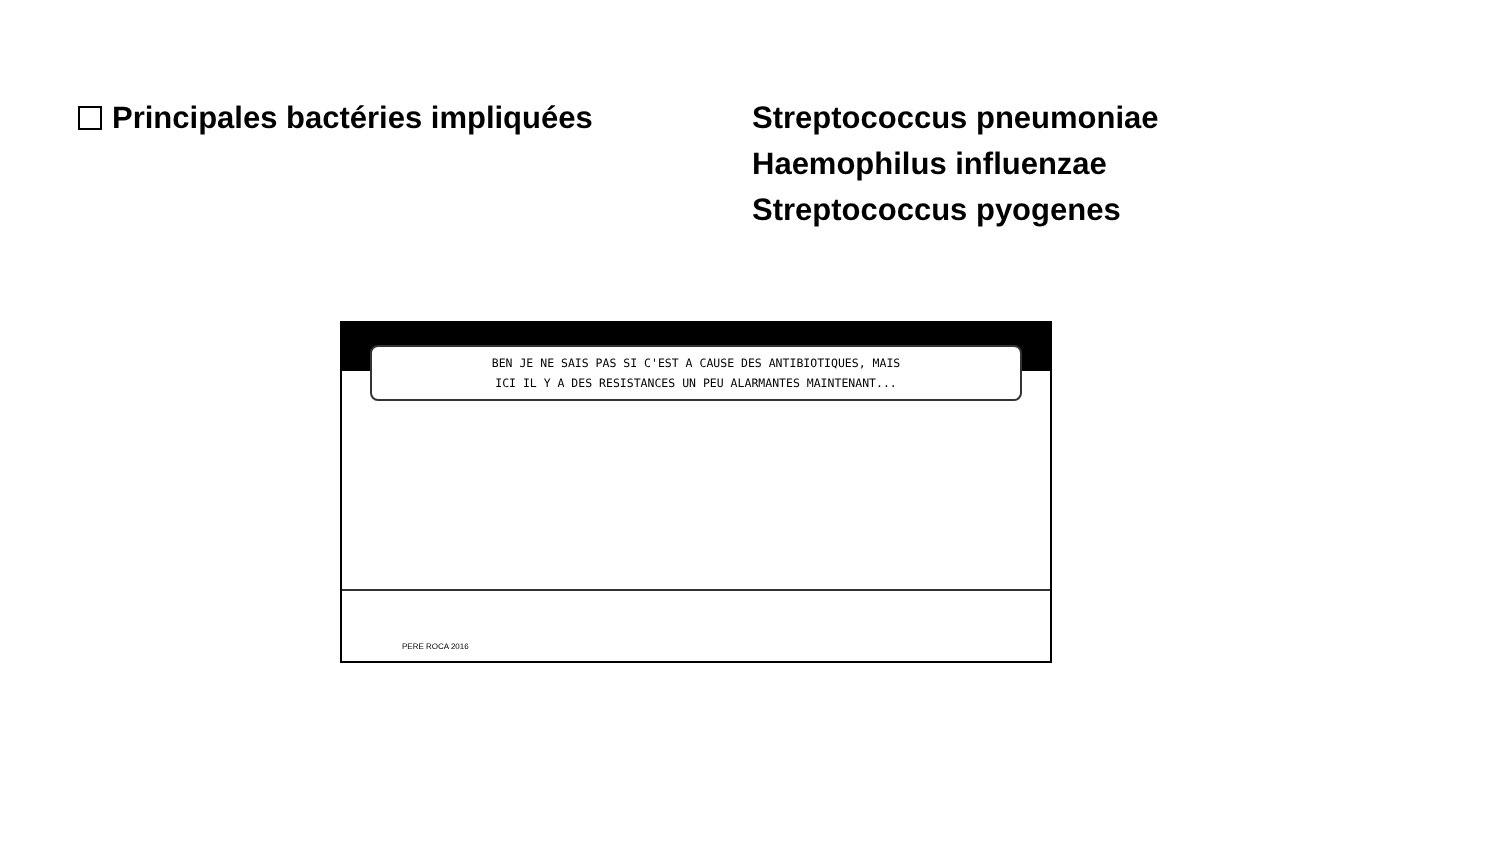Principales bactéries impliquées Streptococcus pneumoniae
Haemophilus influenzae
Streptococcus pyogenes
BEN JE NE SAIS PAS SI C'EST A CAUSE DES ANTIBIOTIQUES, MAIS
ICI IL Y A DES RESISTANCES UN PEU ALARMANTES MAINTENANT...
PERE ROCA 2016